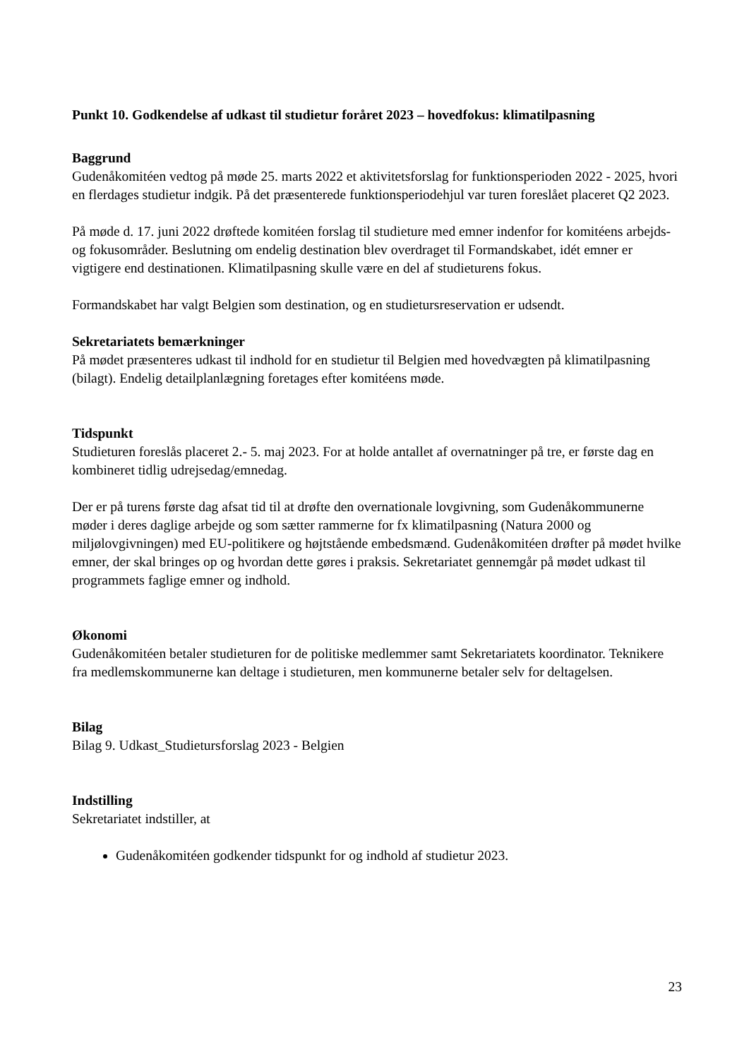Punkt 10. Godkendelse af udkast til studietur foråret 2023 – hovedfokus: klimatilpasning
Baggrund
Gudenåkomitéen vedtog på møde 25. marts 2022 et aktivitetsforslag for funktionsperioden 2022 - 2025, hvori en flerdages studietur indgik. På det præsenterede funktionsperiodehjul var turen foreslået placeret Q2 2023.
På møde d. 17. juni 2022 drøftede komitéen forslag til studieture med emner indenfor for komitéens arbejds- og fokusområder. Beslutning om endelig destination blev overdraget til Formandskabet, idét emner er vigtigere end destinationen. Klimatilpasning skulle være en del af studieturens fokus.
Formandskabet har valgt Belgien som destination, og en studietursreservation er udsendt.
Sekretariatets bemærkninger
På mødet præsenteres udkast til indhold for en studietur til Belgien med hovedvægten på klimatilpasning (bilagt). Endelig detailplanlægning foretages efter komitéens møde.
Tidspunkt
Studieturen foreslås placeret 2.- 5. maj 2023. For at holde antallet af overnatninger på tre, er første dag en kombineret tidlig udrejsedag/emnedag.
Der er på turens første dag afsat tid til at drøfte den overnationale lovgivning, som Gudenåkommunerne møder i deres daglige arbejde og som sætter rammerne for fx klimatilpasning (Natura 2000 og miljølovgivningen) med EU-politikere og højtstående embedsmænd. Gudenåkomitéen drøfter på mødet hvilke emner, der skal bringes op og hvordan dette gøres i praksis. Sekretariatet gennemgår på mødet udkast til programmets faglige emner og indhold.
Økonomi
Gudenåkomitéen betaler studieturen for de politiske medlemmer samt Sekretariatets koordinator. Teknikere fra medlemskommunerne kan deltage i studieturen, men kommunerne betaler selv for deltagelsen.
Bilag
Bilag 9. Udkast_Studietursforslag 2023 - Belgien
Indstilling
Sekretariatet indstiller, at
Gudenåkomitéen godkender tidspunkt for og indhold af studietur 2023.
23